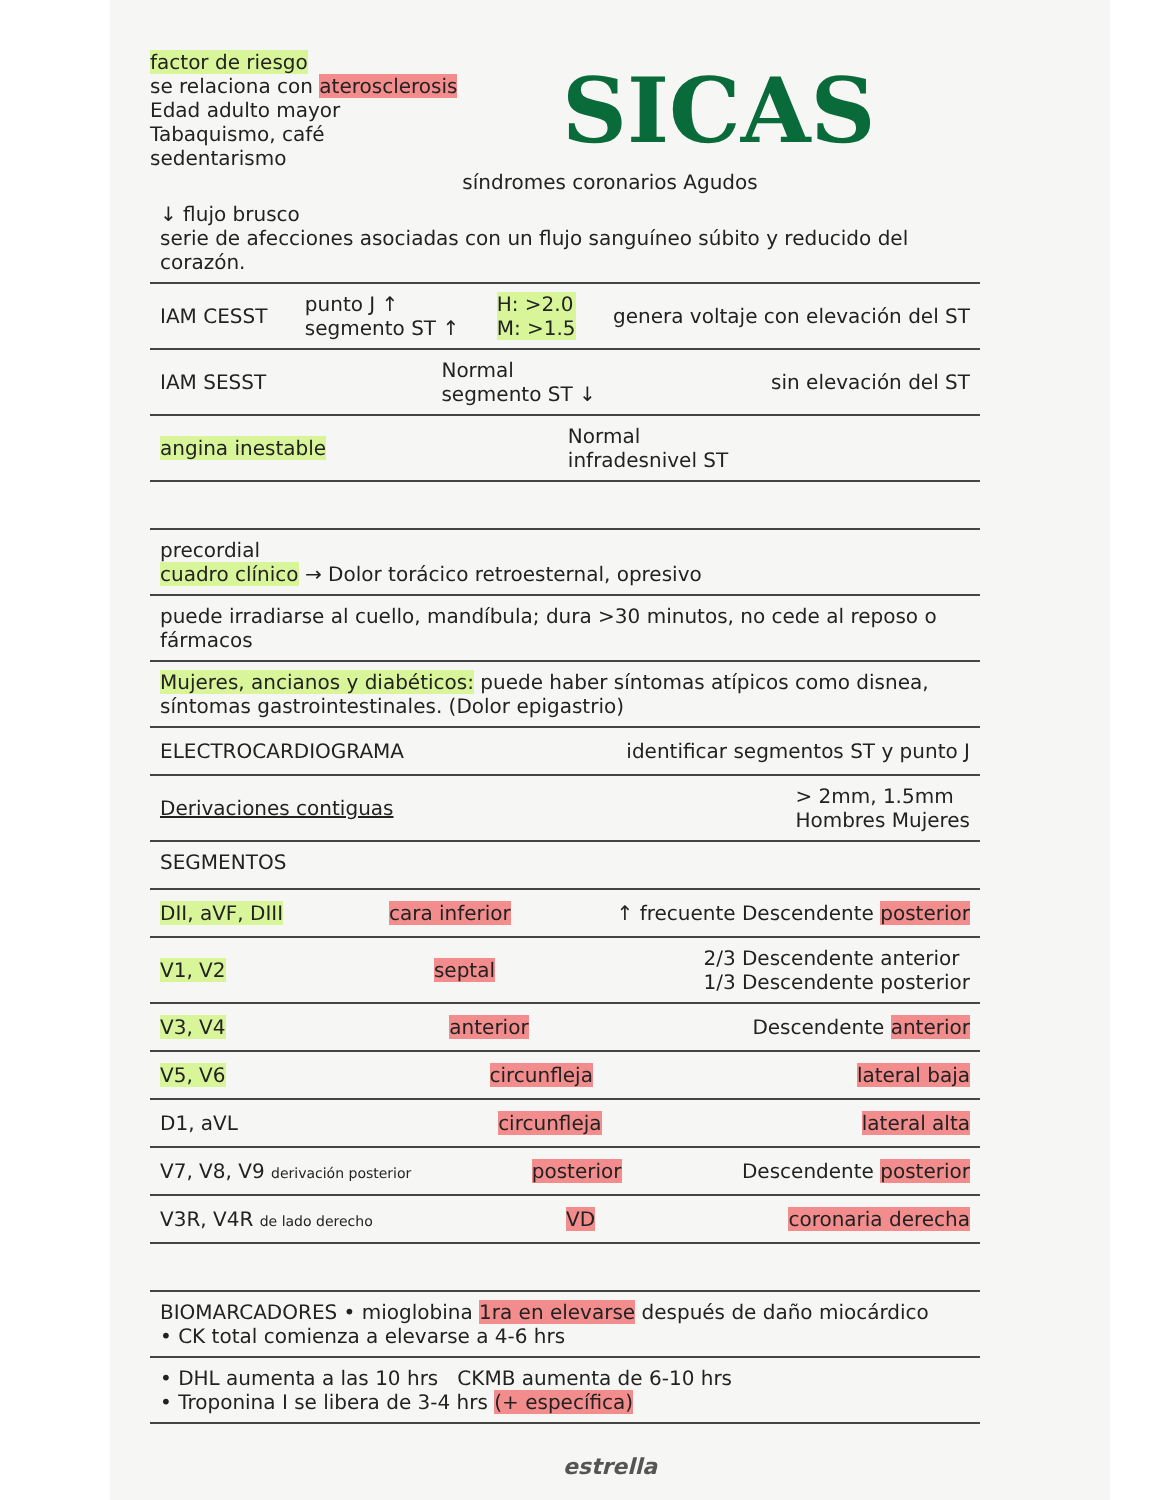factor de riesgo
se relaciona con aterosclerosis
Edad adulto mayor
Tabaquismo, café
sedentarismo
SICAS
síndromes coronarios Agudos
↓ flujo brusco
serie de afecciones asociadas con un flujo sanguíneo súbito y reducido del corazón.
IAM CESST punto J ↑
segmento ST ↑ H: >2.0
M: >1.5 genera voltaje con elevación del ST
IAM SESST Normal
segmento ST ↓ sin elevación del ST
angina inestable Normal
infradesnivel ST
precordial
cuadro clínico → Dolor torácico retroesternal, opresivo
puede irradiarse al cuello, mandíbula; dura >30 minutos, no cede al reposo o fármacos
Mujeres, ancianos y diabéticos: puede haber síntomas atípicos como disnea, síntomas gastrointestinales. (Dolor epigastrio)
ELECTROCARDIOGRAMA identificar segmentos ST y punto J
Derivaciones contiguas > 2mm, 1.5mm
Hombres Mujeres
SEGMENTOS
DII, aVF, DIII cara inferior ↑ frecuente Descendente posterior
V1, V2 septal 2/3 Descendente anterior
1/3 Descendente posterior
V3, V4 anterior Descendente anterior
V5, V6 circunfleja lateral baja
D1, aVL circunfleja lateral alta
V7, V8, V9 derivación posterior posterior Descendente posterior
V3R, V4R de lado derecho VD coronaria derecha
BIOMARCADORES • mioglobina 1ra en elevarse después de daño miocárdico
• CK total comienza a elevarse a 4-6 hrs
• DHL aumenta a las 10 hrs CKMB aumenta de 6-10 hrs
• Troponina I se libera de 3-4 hrs (+ específica)
estrella